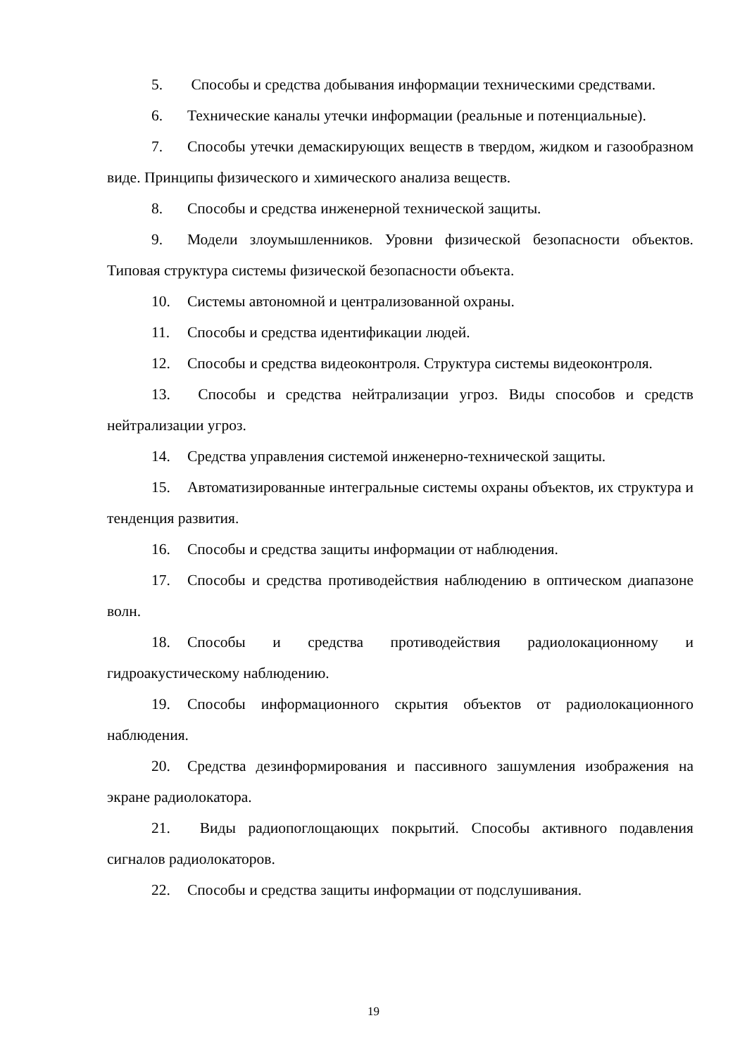5. Способы и средства добывания информации техническими средствами.
6. Технические каналы утечки информации (реальные и потенциальные).
7. Способы утечки демаскирующих веществ в твердом, жидком и газообразном виде. Принципы физического и химического анализа веществ.
8. Способы и средства инженерной технической защиты.
9. Модели злоумышленников. Уровни физической безопасности объектов. Типовая структура системы физической безопасности объекта.
10. Системы автономной и централизованной охраны.
11. Способы и средства идентификации людей.
12. Способы и средства видеоконтроля. Структура системы видеоконтроля.
13. Способы и средства нейтрализации угроз. Виды способов и средств нейтрализации угроз.
14. Средства управления системой инженерно-технической защиты.
15. Автоматизированные интегральные системы охраны объектов, их структура и тенденция развития.
16. Способы и средства защиты информации от наблюдения.
17. Способы и средства противодействия наблюдению в оптическом диапазоне волн.
18. Способы и средства противодействия радиолокационному и гидроакустическому наблюдению.
19. Способы информационного скрытия объектов от радиолокационного наблюдения.
20. Средства дезинформирования и пассивного зашумления изображения на экране радиолокатора.
21. Виды радиопоглощающих покрытий. Способы активного подавления сигналов радиолокаторов.
22. Способы и средства защиты информации от подслушивания.
19